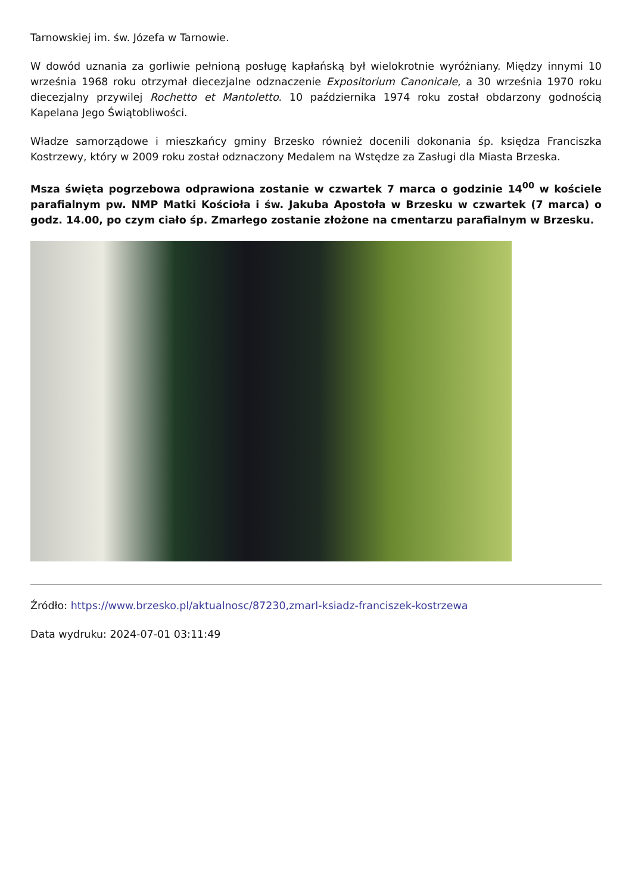Tarnowskiej im. św. Józefa w Tarnowie.
W dowód uznania za gorliwie pełnioną posługę kapłańską był wielokrotnie wyróżniany. Między innymi 10 września 1968 roku otrzymał diecezjalne odznaczenie Expositorium Canonicale, a 30 września 1970 roku diecezjalny przywilej Rochetto et Mantoletto. 10 października 1974 roku został obdarzony godnością Kapelana Jego Świątobliwości.
Władze samorządowe i mieszkańcy gminy Brzesko również docenili dokonania śp. księdza Franciszka Kostrzewy, który w 2009 roku został odznaczony Medalem na Wstędze za Zasługi dla Miasta Brzeska.
Msza święta pogrzebowa odprawiona zostanie w czwartek 7 marca o godzinie 14<sup>00</sup> w kościele parafialnym pw. NMP Matki Kościoła i św. Jakuba Apostoła w Brzesku w czwartek (7 marca) o godz. 14.00, po czym ciało śp. Zmarłego zostanie złożone na cmentarzu parafialnym w Brzesku.
Źródło: https://www.brzesko.pl/aktualnosc/87230,zmarl-ksiadz-franciszek-kostrzewa
Data wydruku: 2024-07-01 03:11:49